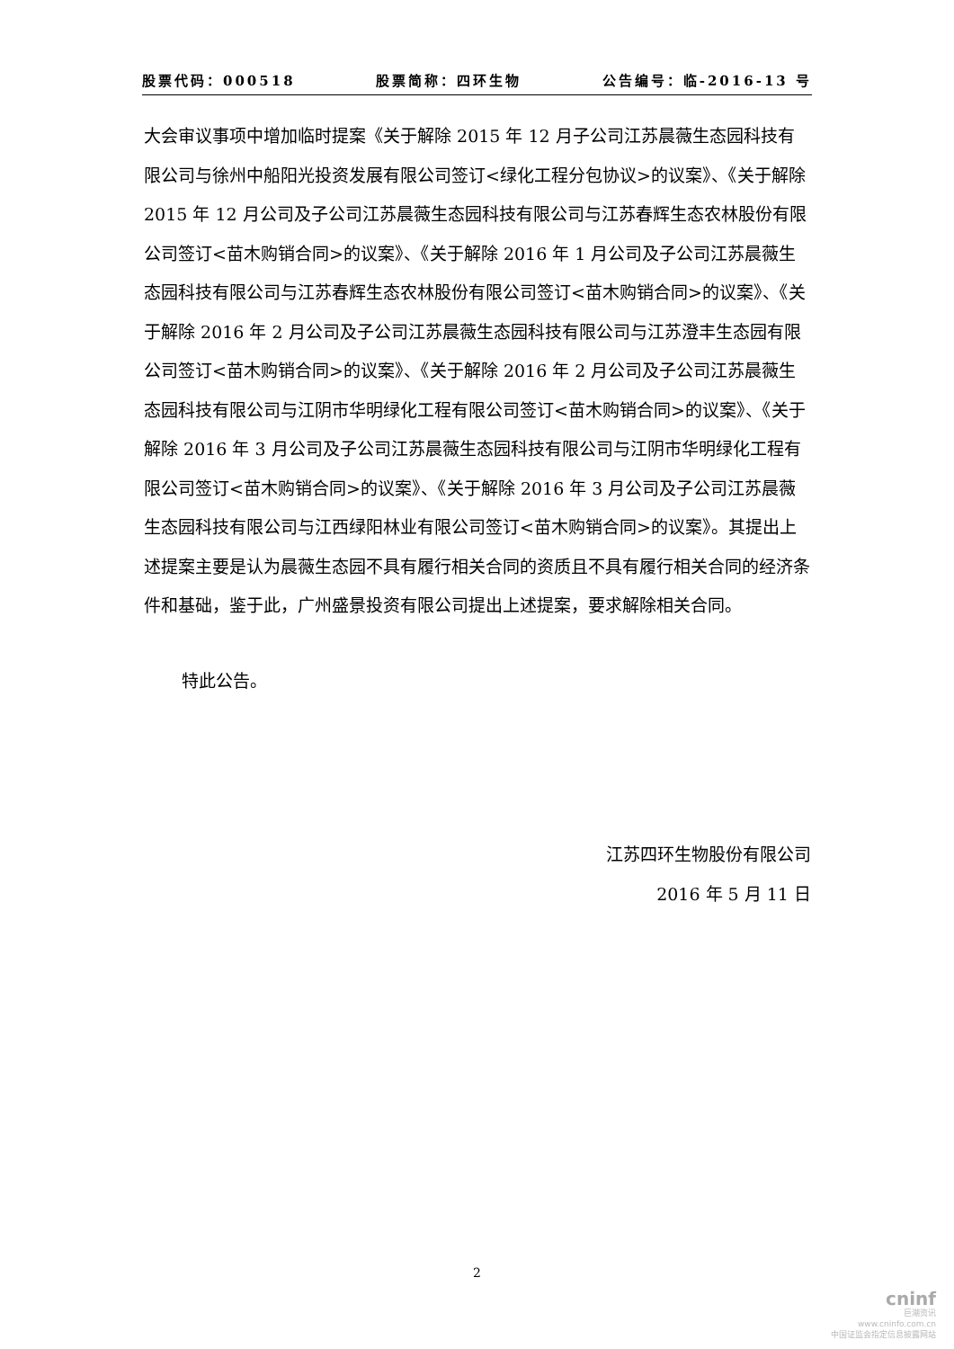股票代码：000518 股票简称：四环生物 公告编号：临-2016-13 号
大会审议事项中增加临时提案《关于解除 2015 年 12 月子公司江苏晨薇生态园科技有限公司与徐州中船阳光投资发展有限公司签订<绿化工程分包协议>的议案》、《关于解除 2015 年 12 月公司及子公司江苏晨薇生态园科技有限公司与江苏春辉生态农林股份有限公司签订<苗木购销合同>的议案》、《关于解除 2016 年 1 月公司及子公司江苏晨薇生态园科技有限公司与江苏春辉生态农林股份有限公司签订<苗木购销合同>的议案》、《关于解除 2016 年 2 月公司及子公司江苏晨薇生态园科技有限公司与江苏澄丰生态园有限公司签订<苗木购销合同>的议案》、《关于解除 2016 年 2 月公司及子公司江苏晨薇生态园科技有限公司与江阴市华明绿化工程有限公司签订<苗木购销合同>的议案》、《关于解除 2016 年 3 月公司及子公司江苏晨薇生态园科技有限公司与江阴市华明绿化工程有限公司签订<苗木购销合同>的议案》、《关于解除 2016 年 3 月公司及子公司江苏晨薇生态园科技有限公司与江西绿阳林业有限公司签订<苗木购销合同>的议案》。其提出上述提案主要是认为晨薇生态园不具有履行相关合同的资质且不具有履行相关合同的经济条件和基础，鉴于此，广州盛景投资有限公司提出上述提案，要求解除相关合同。
特此公告。
江苏四环生物股份有限公司
2016 年 5 月 11 日
2
cninf
巨潮资讯
www.cninfo.com.cn
中国证监会指定信息披露网站